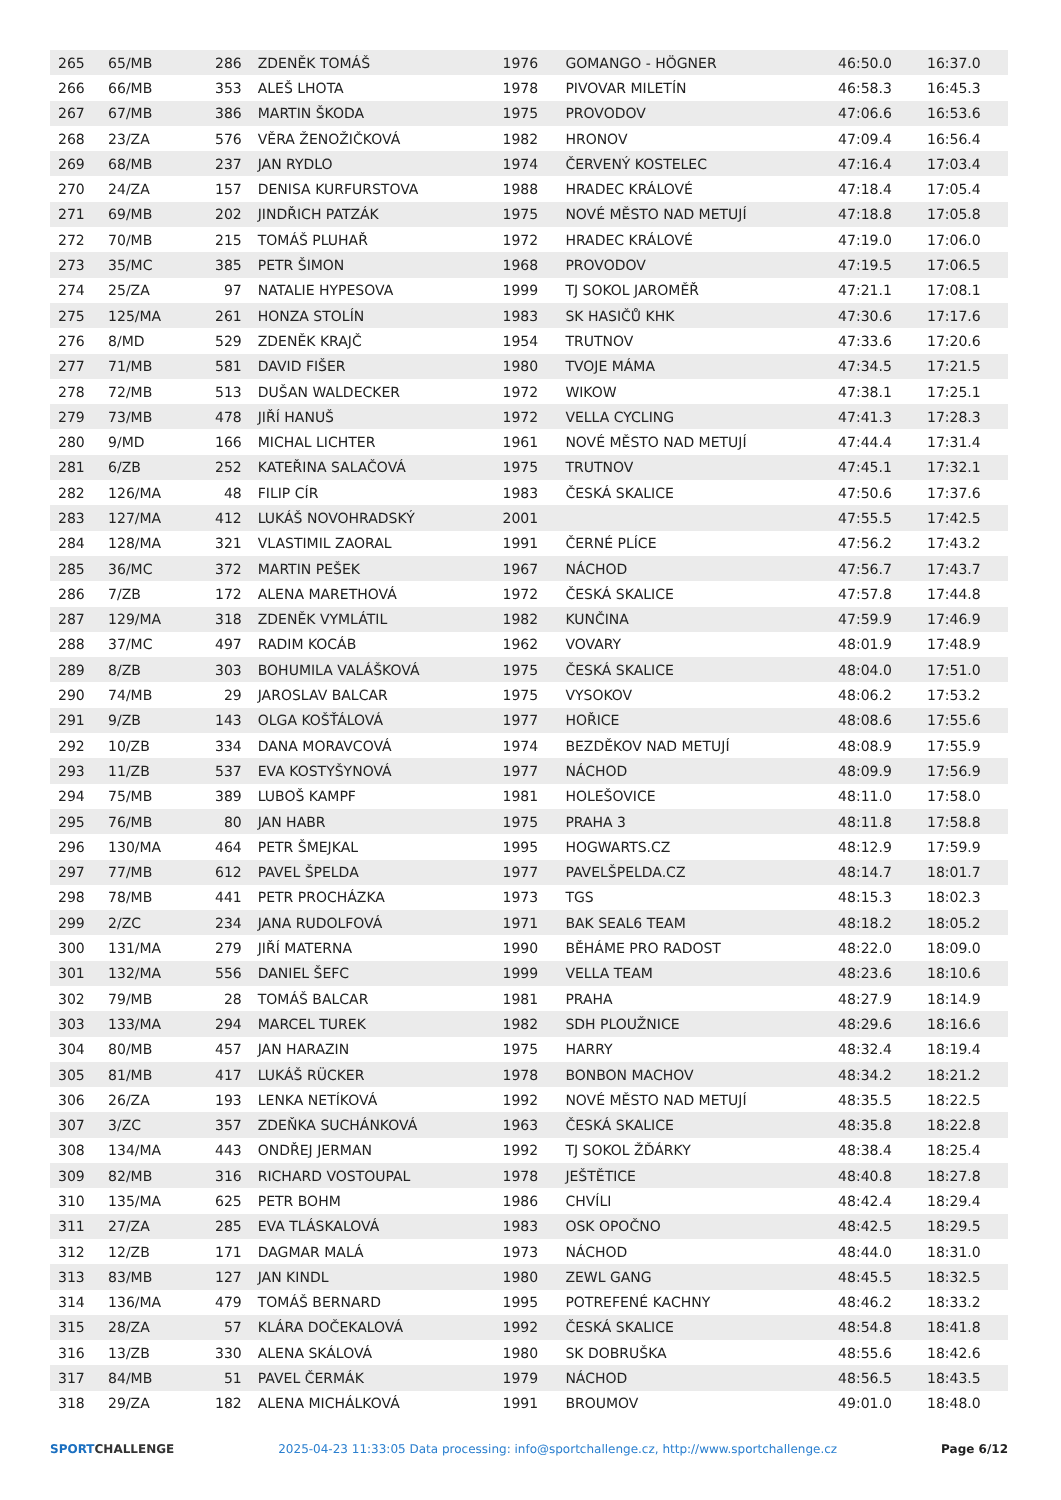| 265 | 65/MB | 286 | ZDENĚK TOMÁŠ | 1976 | GOMANGO - HÖGNER | 46:50.0 | 16:37.0 |
| 266 | 66/MB | 353 | ALEŠ LHOTA | 1978 | PIVOVAR MILETÍN | 46:58.3 | 16:45.3 |
| 267 | 67/MB | 386 | MARTIN ŠKODA | 1975 | PROVODOV | 47:06.6 | 16:53.6 |
| 268 | 23/ZA | 576 | VĚRA ŽENOŽIČKOVÁ | 1982 | HRONOV | 47:09.4 | 16:56.4 |
| 269 | 68/MB | 237 | JAN RYDLO | 1974 | ČERVENÝ KOSTELEC | 47:16.4 | 17:03.4 |
| 270 | 24/ZA | 157 | DENISA KURFURSTOVA | 1988 | HRADEC KRÁLOVÉ | 47:18.4 | 17:05.4 |
| 271 | 69/MB | 202 | JINDŘICH PATZÁK | 1975 | NOVÉ MĚSTO NAD METUJÍ | 47:18.8 | 17:05.8 |
| 272 | 70/MB | 215 | TOMÁŠ PLUHAŘ | 1972 | HRADEC KRÁLOVÉ | 47:19.0 | 17:06.0 |
| 273 | 35/MC | 385 | PETR ŠIMON | 1968 | PROVODOV | 47:19.5 | 17:06.5 |
| 274 | 25/ZA | 97 | NATALIE HYPESOVA | 1999 | TJ SOKOL JAROMĚŘ | 47:21.1 | 17:08.1 |
| 275 | 125/MA | 261 | HONZA STOLÍN | 1983 | SK HASIČŮ KHK | 47:30.6 | 17:17.6 |
| 276 | 8/MD | 529 | ZDENĚK KRAJČ | 1954 | TRUTNOV | 47:33.6 | 17:20.6 |
| 277 | 71/MB | 581 | DAVID FIŠER | 1980 | TVOJE MÁMA | 47:34.5 | 17:21.5 |
| 278 | 72/MB | 513 | DUŠAN WALDECKER | 1972 | WIKOW | 47:38.1 | 17:25.1 |
| 279 | 73/MB | 478 | JIŘÍ HANUŠ | 1972 | VELLA CYCLING | 47:41.3 | 17:28.3 |
| 280 | 9/MD | 166 | MICHAL LICHTER | 1961 | NOVÉ MĚSTO NAD METUJÍ | 47:44.4 | 17:31.4 |
| 281 | 6/ZB | 252 | KATEŘINA SALAČOVÁ | 1975 | TRUTNOV | 47:45.1 | 17:32.1 |
| 282 | 126/MA | 48 | FILIP CÍR | 1983 | ČESKÁ SKALICE | 47:50.6 | 17:37.6 |
| 283 | 127/MA | 412 | LUKÁŠ NOVOHRADSKÝ | 2001 | | 47:55.5 | 17:42.5 |
| 284 | 128/MA | 321 | VLASTIMIL ZAORAL | 1991 | ČERNÉ PLÍCE | 47:56.2 | 17:43.2 |
| 285 | 36/MC | 372 | MARTIN PEŠEK | 1967 | NÁCHOD | 47:56.7 | 17:43.7 |
| 286 | 7/ZB | 172 | ALENA MARETHOVÁ | 1972 | ČESKÁ SKALICE | 47:57.8 | 17:44.8 |
| 287 | 129/MA | 318 | ZDENĚK VYMLÁTIL | 1982 | KUNČINA | 47:59.9 | 17:46.9 |
| 288 | 37/MC | 497 | RADIM KOCÁB | 1962 | VOVARY | 48:01.9 | 17:48.9 |
| 289 | 8/ZB | 303 | BOHUMILA VALÁŠKOVÁ | 1975 | ČESKÁ SKALICE | 48:04.0 | 17:51.0 |
| 290 | 74/MB | 29 | JAROSLAV BALCAR | 1975 | VYSOKOV | 48:06.2 | 17:53.2 |
| 291 | 9/ZB | 143 | OLGA KOŠŤÁLOVÁ | 1977 | HOŘICE | 48:08.6 | 17:55.6 |
| 292 | 10/ZB | 334 | DANA MORAVCOVÁ | 1974 | BEZDĚKOV NAD METUJÍ | 48:08.9 | 17:55.9 |
| 293 | 11/ZB | 537 | EVA KOSTYŠYNOVÁ | 1977 | NÁCHOD | 48:09.9 | 17:56.9 |
| 294 | 75/MB | 389 | LUBOŠ KAMPF | 1981 | HOLEŠOVICE | 48:11.0 | 17:58.0 |
| 295 | 76/MB | 80 | JAN HABR | 1975 | PRAHA 3 | 48:11.8 | 17:58.8 |
| 296 | 130/MA | 464 | PETR ŠMEJKAL | 1995 | HOGWARTS.CZ | 48:12.9 | 17:59.9 |
| 297 | 77/MB | 612 | PAVEL ŠPELDA | 1977 | PAVELŠPELDA.CZ | 48:14.7 | 18:01.7 |
| 298 | 78/MB | 441 | PETR PROCHÁZKA | 1973 | TGS | 48:15.3 | 18:02.3 |
| 299 | 2/ZC | 234 | JANA RUDOLFOVÁ | 1971 | BAK SEAL6 TEAM | 48:18.2 | 18:05.2 |
| 300 | 131/MA | 279 | JIŘÍ MATERNA | 1990 | BĚHÁME PRO RADOST | 48:22.0 | 18:09.0 |
| 301 | 132/MA | 556 | DANIEL ŠEFC | 1999 | VELLA TEAM | 48:23.6 | 18:10.6 |
| 302 | 79/MB | 28 | TOMÁŠ BALCAR | 1981 | PRAHA | 48:27.9 | 18:14.9 |
| 303 | 133/MA | 294 | MARCEL TUREK | 1982 | SDH PLOUŽNICE | 48:29.6 | 18:16.6 |
| 304 | 80/MB | 457 | JAN HARAZIN | 1975 | HARRY | 48:32.4 | 18:19.4 |
| 305 | 81/MB | 417 | LUKÁŠ RÜCKER | 1978 | BONBON MACHOV | 48:34.2 | 18:21.2 |
| 306 | 26/ZA | 193 | LENKA NETÍKOVÁ | 1992 | NOVÉ MĚSTO NAD METUJÍ | 48:35.5 | 18:22.5 |
| 307 | 3/ZC | 357 | ZDEŇKA SUCHÁNKOVÁ | 1963 | ČESKÁ SKALICE | 48:35.8 | 18:22.8 |
| 308 | 134/MA | 443 | ONDŘEJ JERMAN | 1992 | TJ SOKOL ŽĎÁRKY | 48:38.4 | 18:25.4 |
| 309 | 82/MB | 316 | RICHARD VOSTOUPAL | 1978 | JEŠTĚTICE | 48:40.8 | 18:27.8 |
| 310 | 135/MA | 625 | PETR BOHM | 1986 | CHVÍLI | 48:42.4 | 18:29.4 |
| 311 | 27/ZA | 285 | EVA TLÁSKALOVÁ | 1983 | OSK OPOČNO | 48:42.5 | 18:29.5 |
| 312 | 12/ZB | 171 | DAGMAR MALÁ | 1973 | NÁCHOD | 48:44.0 | 18:31.0 |
| 313 | 83/MB | 127 | JAN KINDL | 1980 | ZEWL GANG | 48:45.5 | 18:32.5 |
| 314 | 136/MA | 479 | TOMÁŠ BERNARD | 1995 | POTREFENÉ KACHNY | 48:46.2 | 18:33.2 |
| 315 | 28/ZA | 57 | KLÁRA DOČEKALOVÁ | 1992 | ČESKÁ SKALICE | 48:54.8 | 18:41.8 |
| 316 | 13/ZB | 330 | ALENA SKÁLOVÁ | 1980 | SK DOBRUŠKA | 48:55.6 | 18:42.6 |
| 317 | 84/MB | 51 | PAVEL ČERMÁK | 1979 | NÁCHOD | 48:56.5 | 18:43.5 |
| 318 | 29/ZA | 182 | ALENA MICHÁLKOVÁ | 1991 | BROUMOV | 49:01.0 | 18:48.0 |
SPORTCHALLENGE 2025-04-23 11:33:05 Data processing: info@sportchallenge.cz, http://www.sportchallenge.cz Page 6/12